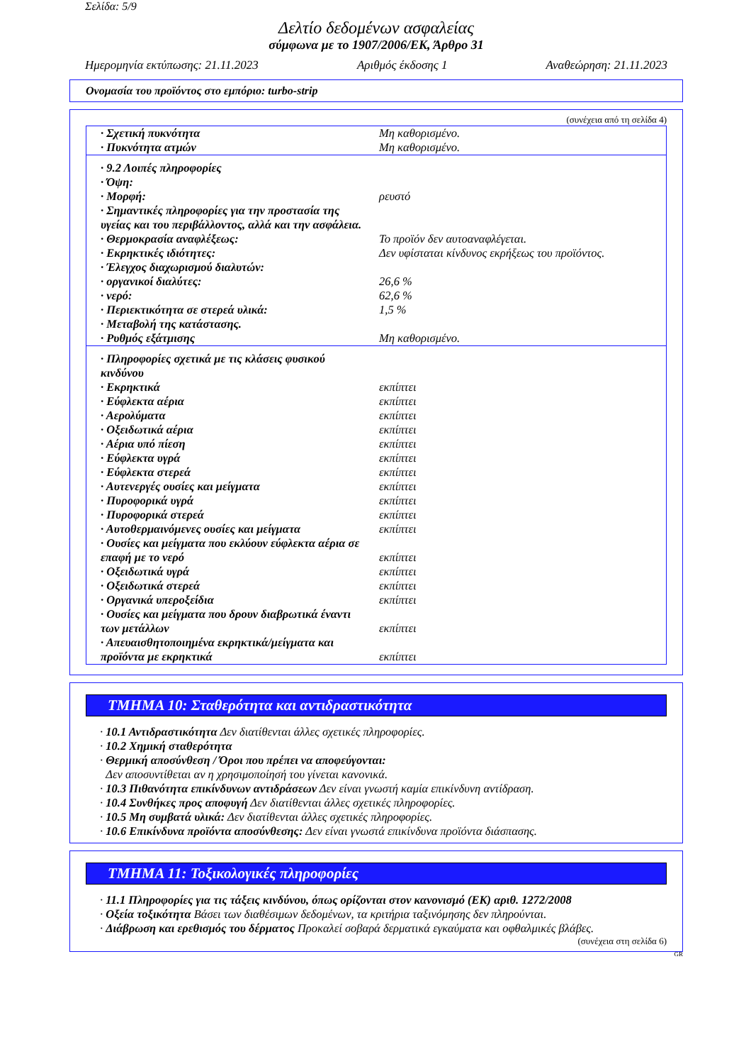Σελίδα: 5/9
Δελτίο δεδομένων ασφαλείας
σύμφωνα με το 1907/2006/ΕΚ, Άρθρο 31
Ημερομηνία εκτύπωσης: 21.11.2023 Αριθμός έκδοσης 1 Αναθεώρηση: 21.11.2023
Ονομασία του προϊόντος στο εμπόριο: turbo-strip
(συνέχεια από τη σελίδα 4)
| · Σχετική πυκνότητα | Μη καθορισμένο. |
| · Πυκνότητα ατμών | Μη καθορισμένο. |
| · 9.2 Λοιπές πληροφορίες | |
| · Όψη: | |
| · Μορφή: | ρευστό |
| · Σημαντικές πληροφορίες για την προστασία της υγείας και του περιβάλλοντος, αλλά και την ασφάλεια. | |
| · Θερμοκρασία αναφλέξεως: | Το προϊόν δεν αυτοαναφλέγεται. |
| · Εκρηκτικές ιδιότητες: | Δεν υφίσταται κίνδυνος εκρήξεως του προϊόντος. |
| · Έλεγχος διαχωρισμού διαλυτών: | |
| · οργανικοί διαλύτες: | 26,6 % |
| · νερό: | 62,6 % |
| · Περιεκτικότητα σε στερεά υλικά: | 1,5 % |
| · Μεταβολή της κατάστασης. | |
| · Ρυθμός εξάτμισης | Μη καθορισμένο. |
| · Πληροφορίες σχετικά με τις κλάσεις φυσικού κινδύνου | |
| · Εκρηκτικά | εκπίπτει |
| · Εύφλεκτα αέρια | εκπίπτει |
| · Αερολύματα | εκπίπτει |
| · Οξειδωτικά αέρια | εκπίπτει |
| · Αέρια υπό πίεση | εκπίπτει |
| · Εύφλεκτα υγρά | εκπίπτει |
| · Εύφλεκτα στερεά | εκπίπτει |
| · Αυτενεργές ουσίες και μείγματα | εκπίπτει |
| · Πυροφορικά υγρά | εκπίπτει |
| · Πυροφορικά στερεά | εκπίπτει |
| · Αυτοθερμαινόμενες ουσίες και μείγματα | εκπίπτει |
| · Ουσίες και μείγματα που εκλύουν εύφλεκτα αέρια σε επαφή με το νερό | εκπίπτει |
| · Οξειδωτικά υγρά | εκπίπτει |
| · Οξειδωτικά στερεά | εκπίπτει |
| · Οργανικά υπεροξείδια | εκπίπτει |
| · Ουσίες και μείγματα που δρουν διαβρωτικά έναντι των μετάλλων | εκπίπτει |
| · Απευαισθητοποιημένα εκρηκτικά/μείγματα και προϊόντα με εκρηκτικά | εκπίπτει |
ΤΜΗΜΑ 10: Σταθερότητα και αντιδραστικότητα
· 10.1 Αντιδραστικότητα Δεν διατίθενται άλλες σχετικές πληροφορίες.
· 10.2 Χημική σταθερότητα
· Θερμική αποσύνθεση / Όροι που πρέπει να αποφεύγονται:
Δεν αποσυντίθεται αν η χρησιμοποίησή του γίνεται κανονικά.
· 10.3 Πιθανότητα επικίνδυνων αντιδράσεων Δεν είναι γνωστή καμία επικίνδυνη αντίδραση.
· 10.4 Συνθήκες προς αποφυγή Δεν διατίθενται άλλες σχετικές πληροφορίες.
· 10.5 Μη συμβατά υλικά: Δεν διατίθενται άλλες σχετικές πληροφορίες.
· 10.6 Επικίνδυνα προϊόντα αποσύνθεσης: Δεν είναι γνωστά επικίνδυνα προϊόντα διάσπασης.
ΤΜΗΜΑ 11: Τοξικολογικές πληροφορίες
· 11.1 Πληροφορίες για τις τάξεις κινδύνου, όπως ορίζονται στον κανονισμό (ΕΚ) αριθ. 1272/2008
· Οξεία τοξικότητα Βάσει των διαθέσιμων δεδομένων, τα κριτήρια ταξινόμησης δεν πληρούνται.
· Διάβρωση και ερεθισμός του δέρματος Προκαλεί σοβαρά δερματικά εγκαύματα και οφθαλμικές βλάβες.
(συνέχεια στη σελίδα 6)
GR